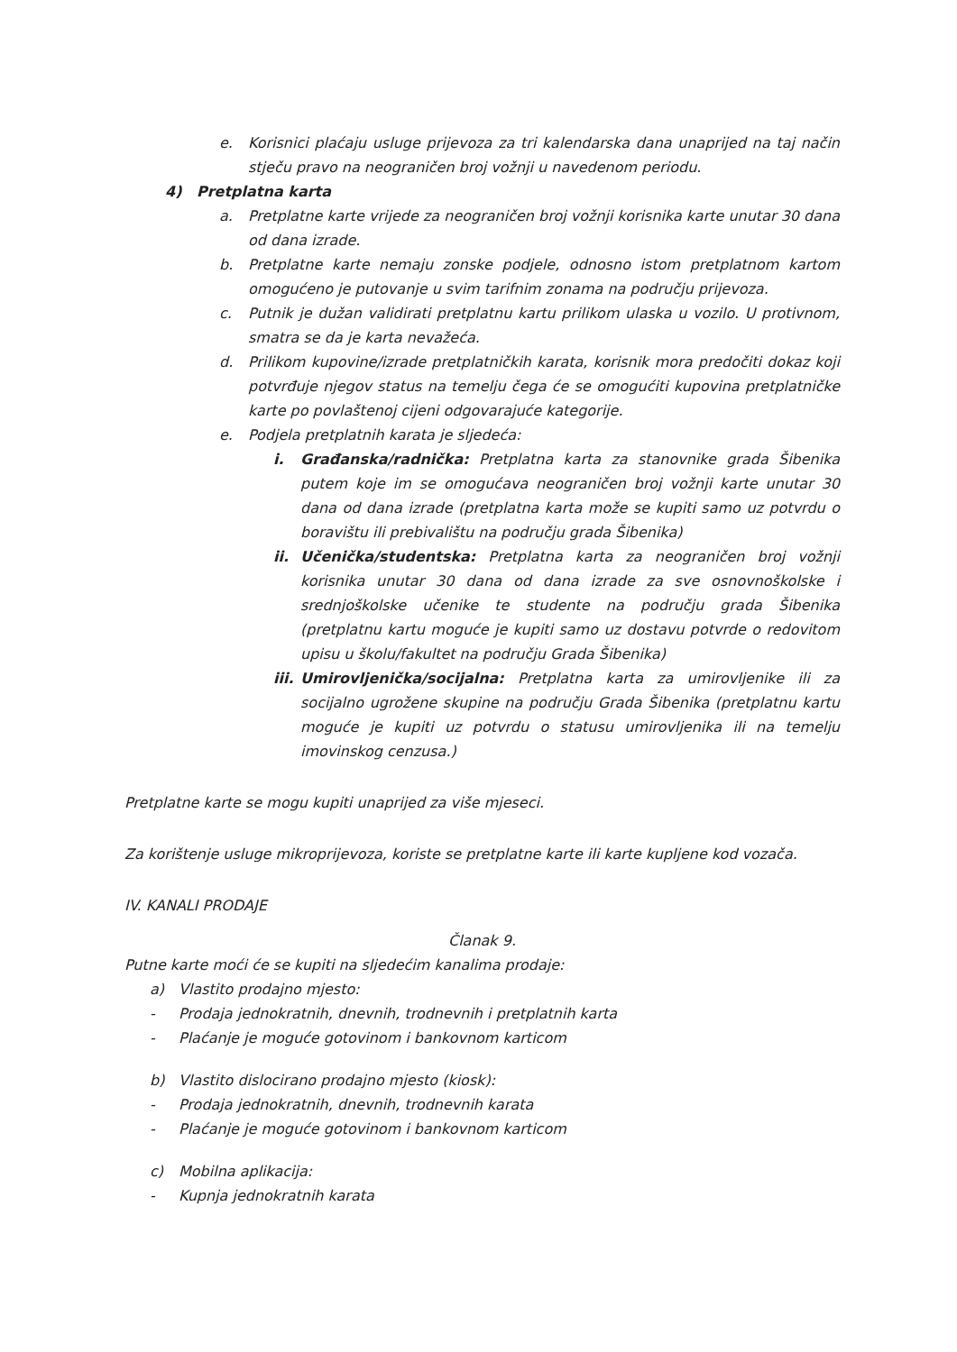e. Korisnici plaćaju usluge prijevoza za tri kalendarska dana unaprijed na taj način stječu pravo na neograničen broj vožnji u navedenom periodu.
4) Pretplatna karta
a. Pretplatne karte vrijede za neograničen broj vožnji korisnika karte unutar 30 dana od dana izrade.
b. Pretplatne karte nemaju zonske podjele, odnosno istom pretplatnom kartom omogućeno je putovanje u svim tarifnim zonama na području prijevoza.
c. Putnik je dužan validirati pretplatnu kartu prilikom ulaska u vozilo. U protivnom, smatra se da je karta nevažeća.
d. Prilikom kupovine/izrade pretplatničkih karata, korisnik mora predočiti dokaz koji potvrđuje njegov status na temelju čega će se omogućiti kupovina pretplatničke karte po povlaštenoj cijeni odgovarajuće kategorije.
e. Podjela pretplatnih karata je sljedeća:
i. Građanska/radnička: Pretplatna karta za stanovnike grada Šibenika putem koje im se omogućava neograničen broj vožnji karte unutar 30 dana od dana izrade (pretplatna karta može se kupiti samo uz potvrdu o boravištu ili prebivalištu na području grada Šibenika)
ii. Učenička/studentska: Pretplatna karta za neograničen broj vožnji korisnika unutar 30 dana od dana izrade za sve osnovnoškolske i srednjoškolske učenike te studente na području grada Šibenika (pretplatnu kartu moguće je kupiti samo uz dostavu potvrde o redovitom upisu u školu/fakultet na području Grada Šibenika)
iii. Umirovljenička/socijalna: Pretplatna karta za umirovljenike ili za socijalno ugrožene skupine na području Grada Šibenika (pretplatnu kartu moguće je kupiti uz potvrdu o statusu umirovljenika ili na temelju imovinskog cenzusa.)
Pretplatne karte se mogu kupiti unaprijed za više mjeseci.
Za korištenje usluge mikroprijevoza, koriste se pretplatne karte ili karte kupljene kod vozača.
IV. KANALI PRODAJE
Članak 9.
Putne karte moći će se kupiti na sljedećim kanalima prodaje:
a) Vlastito prodajno mjesto:
- Prodaja jednokratnih, dnevnih, trodnevnih i pretplatnih karta
- Plaćanje je moguće gotovinom i bankovnom karticom
b) Vlastito dislocirano prodajno mjesto (kiosk):
- Prodaja jednokratnih, dnevnih, trodnevnih karata
- Plaćanje je moguće gotovinom i bankovnom karticom
c) Mobilna aplikacija:
- Kupnja jednokratnih karata